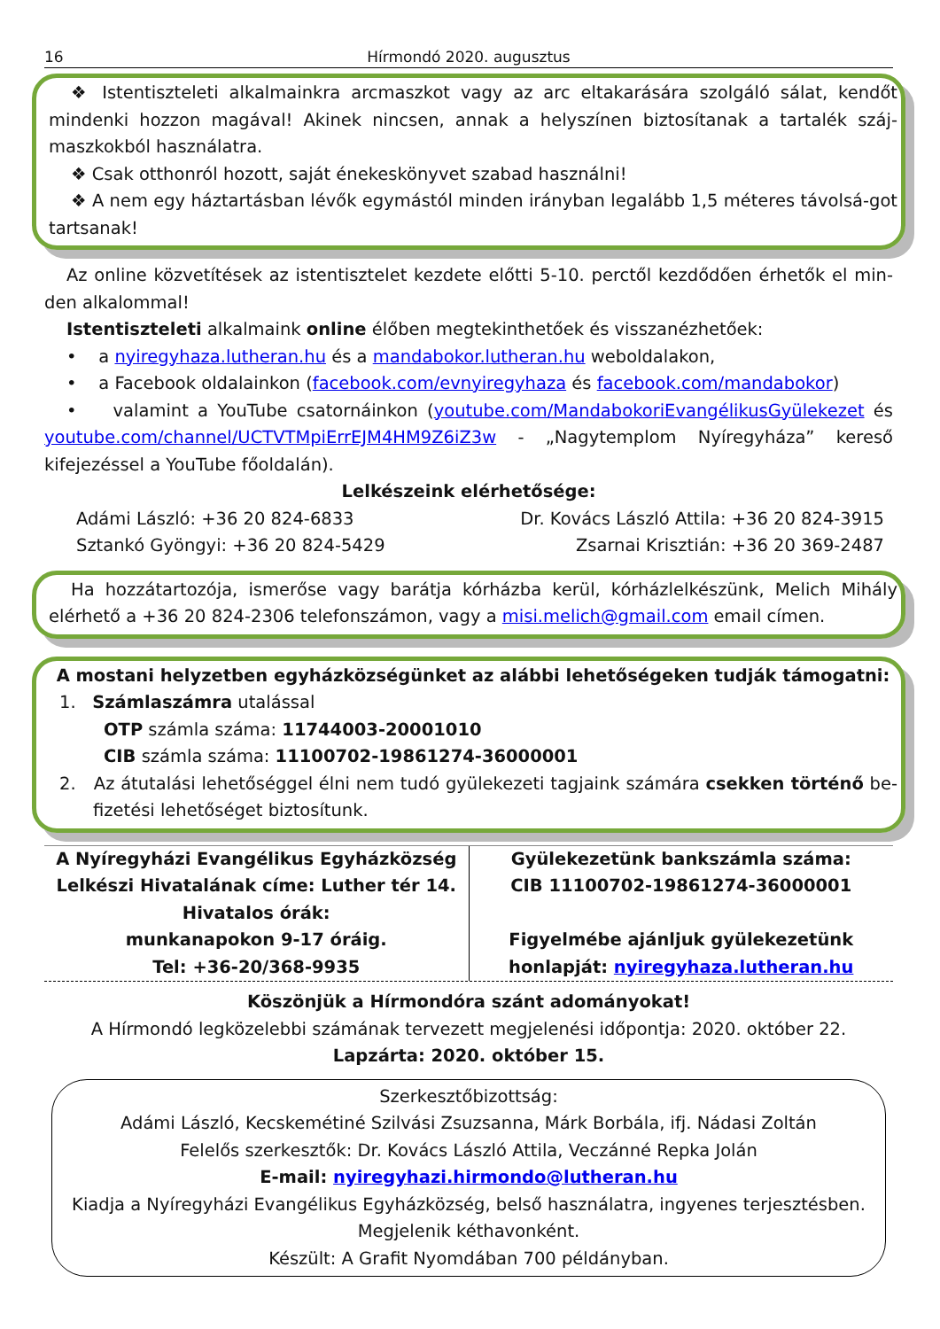16 Hírmondó 2020. augusztus
❖ Istentiszteleti alkalmainkra arcmaszkot vagy az arc eltakarására szolgáló sálat, kendőt mindenki hozzon magával! Akinek nincsen, annak a helyszínen biztosítanak a tartalék száj-maszkokból használatra.
❖ Csak otthonról hozott, saját énekeskönyvet szabad használni!
❖ A nem egy háztartásban lévők egymástól minden irányban legalább 1,5 méteres távolsá-got tartsanak!
Az online közvetítések az istentisztelet kezdete előtti 5-10. perctől kezdődően érhetők el min-den alkalommal!
Istentiszteleti alkalmaink online élőben megtekinthetőek és visszanézhetőek:
• a nyiregyhaza.lutheran.hu és a mandabokor.lutheran.hu weboldalakon,
• a Facebook oldalainkon (facebook.com/evnyiregyhaza és facebook.com/mandabokor)
• valamint a YouTube csatornáinkon (youtube.com/MandabokoriEvangélikusGyülekezet és youtube.com/channel/UCTVTMpiErrEJM4HM9Z6iZ3w - „Nagytemplom Nyíregyháza” kereső kifejezéssel a YouTube főoldalán).
Lelkészeink elérhetősége:
Adámi László: +36 20 824-6833
Sztankó Gyöngyi: +36 20 824-5429
Dr. Kovács László Attila: +36 20 824-3915
Zsarnai Krisztián: +36 20 369-2487
Ha hozzátartozója, ismerőse vagy barátja kórházba kerül, kórházlelkészünk, Melich Mihály elérhető a +36 20 824-2306 telefonszámon, vagy a misi.melich@gmail.com email címen.
A mostani helyzetben egyházközségünket az alábbi lehetőségeken tudják támogatni:
1. Számlaszámra utalással
OTP számla száma: 11744003-20001010
CIB számla száma: 11100702-19861274-36000001
2. Az átutalási lehetőséggel élni nem tudó gyülekezeti tagjaink számára csekken történő be-fizetési lehetőséget biztosítunk.
A Nyíregyházi Evangélikus Egyházközség
Lelkészi Hivatalának címe: Luther tér 14.
Hivatalos órák:
munkanapokon 9-17 óráig.
Tel: +36-20/368-9935
Gyülekezetünk bankszámla száma:
CIB 11100702-19861274-36000001
Figyelmébe ajánljuk gyülekezetünk
honlapját: nyiregyhaza.lutheran.hu
Köszönjük a Hírmondóra szánt adományokat!
A Hírmondó legközelebbi számának tervezett megjelenési időpontja: 2020. október 22.
Lapzárta: 2020. október 15.
Szerkesztőbizottság:
Adámi László, Kecskemétiné Szilvási Zsuzsanna, Márk Borbála, ifj. Nádasi Zoltán
Felelős szerkesztők: Dr. Kovács László Attila, Veczánné Repka Jolán
E-mail: nyiregyhazi.hirmondo@lutheran.hu
Kiadja a Nyíregyházi Evangélikus Egyházközség, belső használatra, ingyenes terjesztésben.
Megjelenik kéthavonként.
Készült: A Grafit Nyomdában 700 példányban.